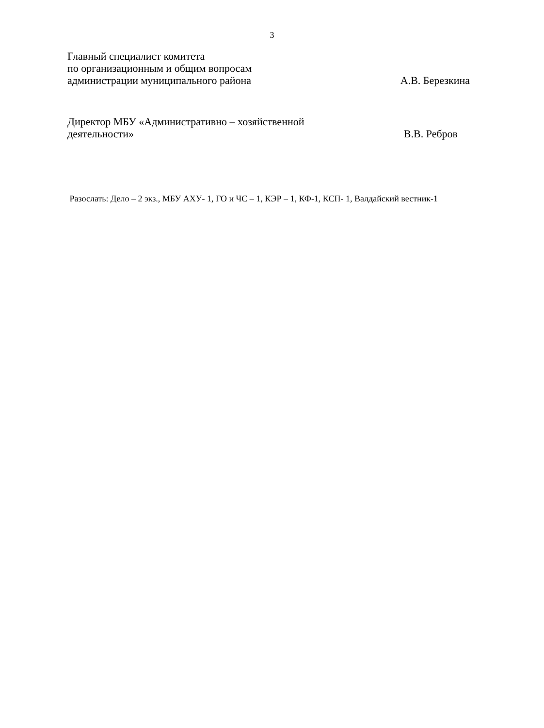3
Главный специалист комитета
по организационным и общим вопросам
администрации муниципального района А.В. Березкина
Директор МБУ «Административно – хозяйственной
деятельности» В.В. Ребров
Разослать: Дело – 2 экз., МБУ АХУ- 1, ГО и ЧС – 1, КЭР – 1, КФ-1, КСП- 1, Валдайский вестник-1